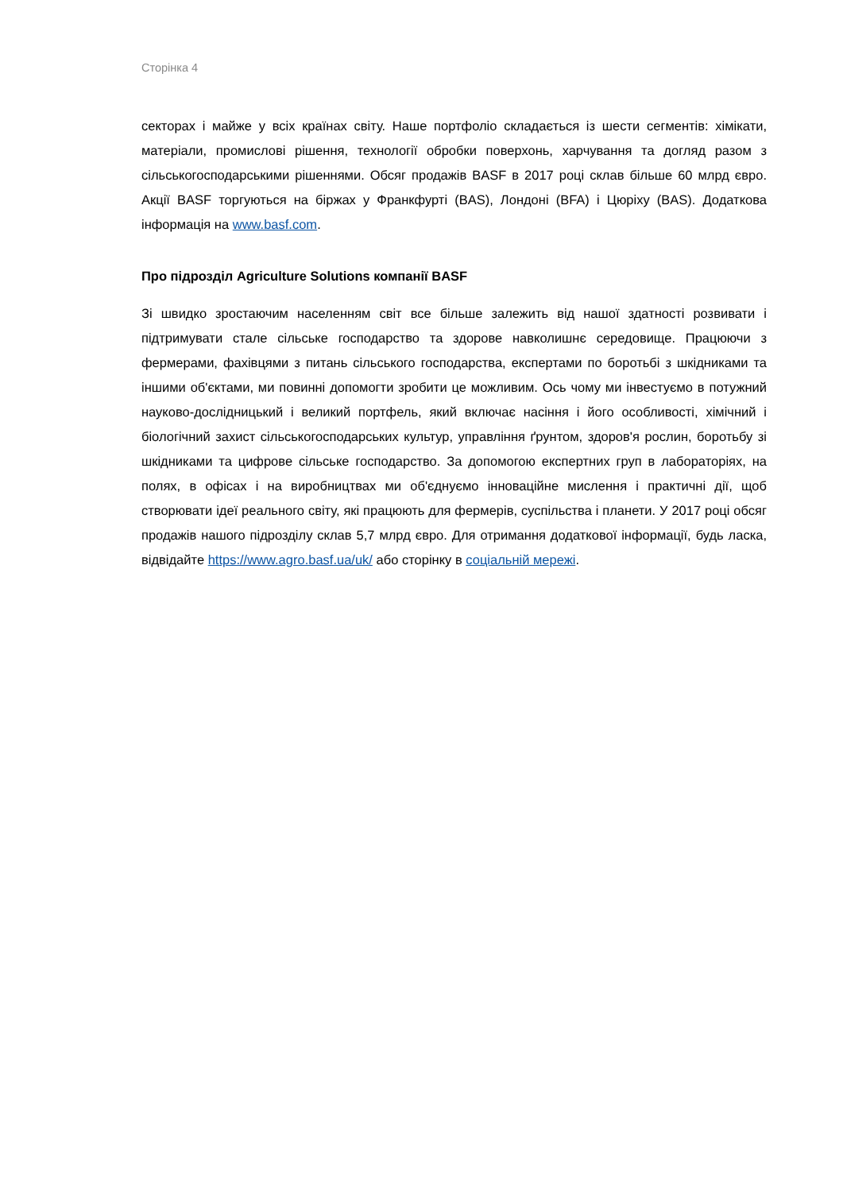Сторінка 4
секторах і майже у всіх країнах світу. Наше портфоліо складається із шести сегментів: хімікати, матеріали, промислові рішення, технології обробки поверхонь, харчування та догляд разом з сільськогосподарськими рішеннями. Обсяг продажів BASF в 2017 році склав більше 60 млрд євро. Акції BASF торгуються на біржах у Франкфурті (BAS), Лондоні (BFA) і Цюріху (BAS). Додаткова інформація на www.basf.com.
Про підрозділ Agriculture Solutions компанії BASF
Зі швидко зростаючим населенням світ все більше залежить від нашої здатності розвивати і підтримувати стале сільське господарство та здорове навколишнє середовище. Працюючи з фермерами, фахівцями з питань сільського господарства, експертами по боротьбі з шкідниками та іншими об'єктами, ми повинні допомогти зробити це можливим. Ось чому ми інвестуємо в потужний науково-дослідницький і великий портфель, який включає насіння і його особливості, хімічний і біологічний захист сільськогосподарських культур, управління ґрунтом, здоров'я рослин, боротьбу зі шкідниками та цифрове сільське господарство. За допомогою експертних груп в лабораторіях, на полях, в офісах і на виробництвах ми об'єднуємо інноваційне мислення і практичні дії, щоб створювати ідеї реального світу, які працюють для фермерів, суспільства і планети. У 2017 році обсяг продажів нашого підрозділу склав 5,7 млрд євро. Для отримання додаткової інформації, будь ласка, відвідайте https://www.agro.basf.ua/uk/ або сторінку в соціальній мережі.